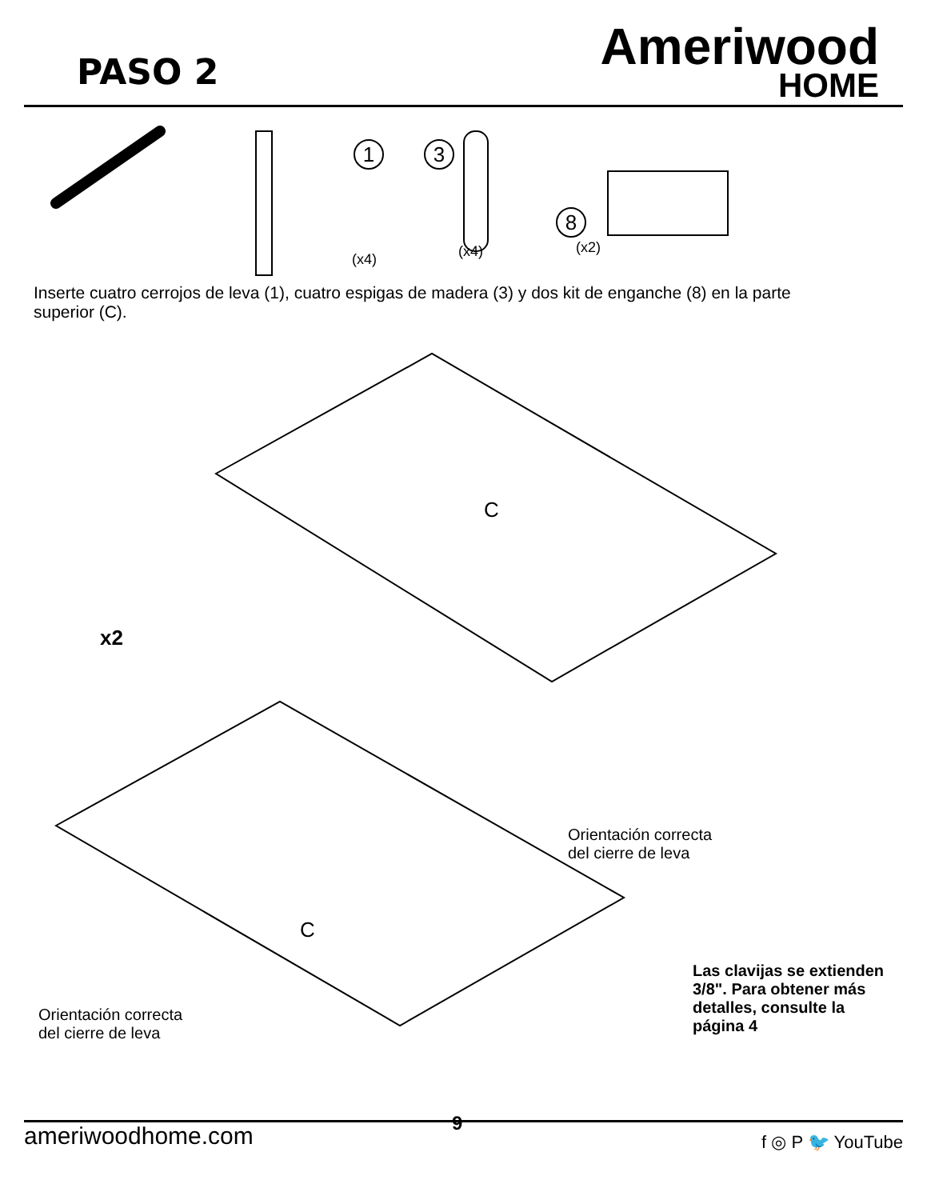PASO 2
Ameriwood
HOME
1
(x4)
3
(x4)
8
(x2)
Inserte cuatro cerrojos de leva (1), cuatro espigas de madera (3) y dos kit de enganche (8) en la parte superior (C).
C
C
x2
Orientación correcta
del cierre de leva
Orientación correcta
del cierre de leva
Las clavijas se extienden
3/8". Para obtener más
detalles, consulte la
página 4
9
ameriwoodhome.com
f ◎ P 🐦 YouTube